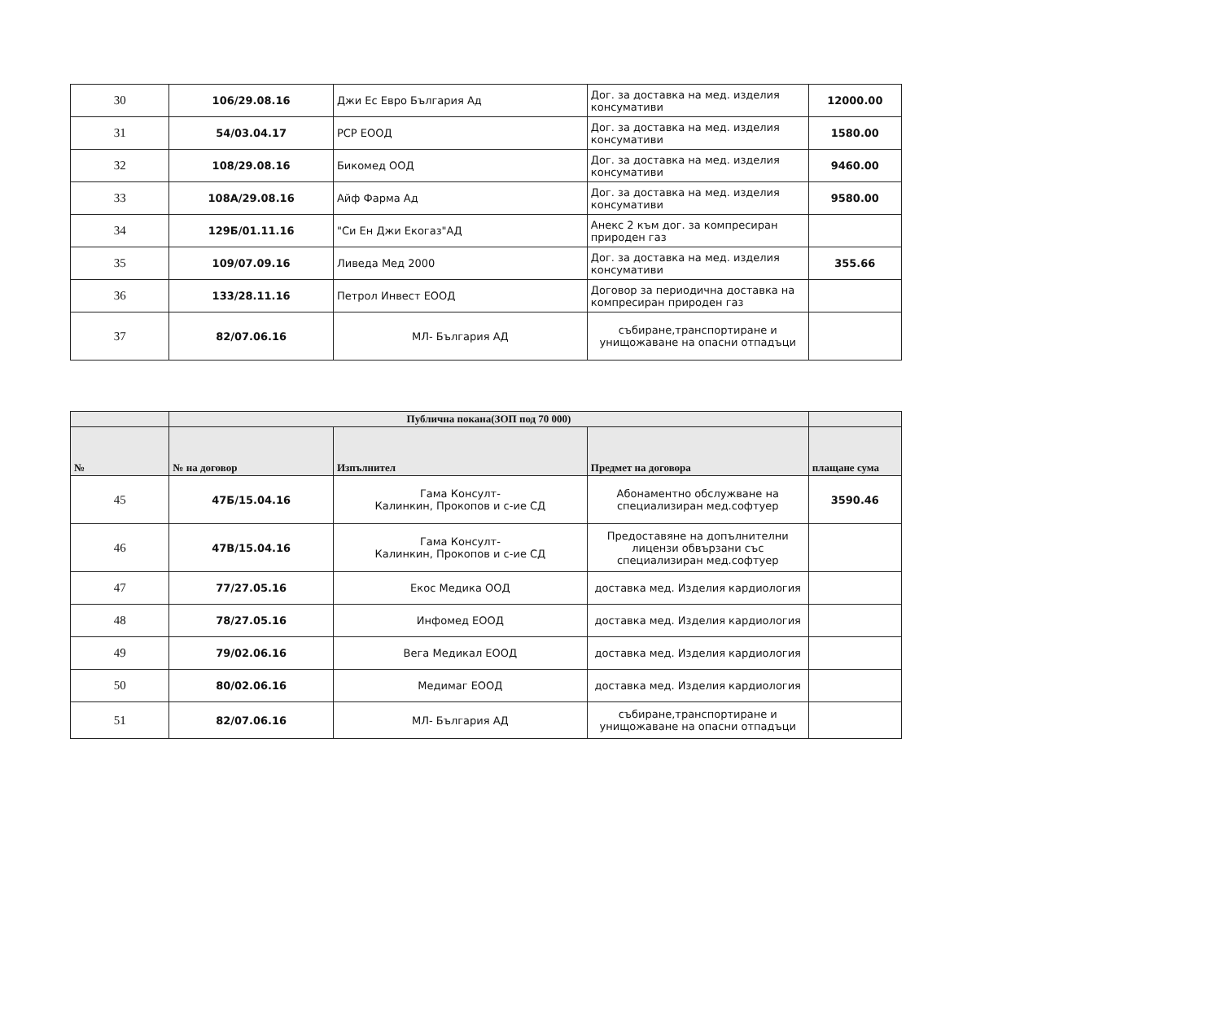| 30 | 106/29.08.16 | Джи Ес Евро България Ад | Дог. за доставка на мед. изделия консумативи | 12000.00 |
| 31 | 54/03.04.17 | РСР ЕООД | Дог. за доставка на мед. изделия консумативи | 1580.00 |
| 32 | 108/29.08.16 | Бикомед ООД | Дог. за доставка на мед. изделия консумативи | 9460.00 |
| 33 | 108А/29.08.16 | Айф Фарма Ад | Дог. за доставка на мед. изделия консумативи | 9580.00 |
| 34 | 129Б/01.11.16 | "Си Ен Джи Екогаз"АД | Анекс 2 към дог. за компресиран природен газ | |
| 35 | 109/07.09.16 | Ливеда Мед 2000 | Дог. за доставка на мед. изделия консумативи | 355.66 |
| 36 | 133/28.11.16 | Петрол Инвест ЕООД | Договор за периодична доставка на компресиран природен газ | |
| 37 | 82/07.06.16 | МЛ- България АД | събиране,транспортиране и унищожаване на опасни отпадъци | |
| | Публична покана(ЗОП под 70 000) | | | |
| --- | --- | --- | --- | --- |
| № | № на договор | Изпълнител | Предмет на договора | плащане сума |
| 45 | 47Б/15.04.16 | Гама Консулт- Калинкин, Прокопов и с-ие СД | Абонаментно обслужване на специализиран мед.софтуер | 3590.46 |
| 46 | 47В/15.04.16 | Гама Консулт- Калинкин, Прокопов и с-ие СД | Предоставяне на допълнителни лицензи обвързани със специализиран мед.софтуер | |
| 47 | 77/27.05.16 | Екос Медика ООД | доставка мед. Изделия кардиология | |
| 48 | 78/27.05.16 | Инфомед ЕООД | доставка мед. Изделия кардиология | |
| 49 | 79/02.06.16 | Вега Медикал ЕООД | доставка мед. Изделия кардиология | |
| 50 | 80/02.06.16 | Медимаг ЕООД | доставка мед. Изделия кардиология | |
| 51 | 82/07.06.16 | МЛ- България АД | събиране,транспортиране и унищожаване на опасни отпадъци | |